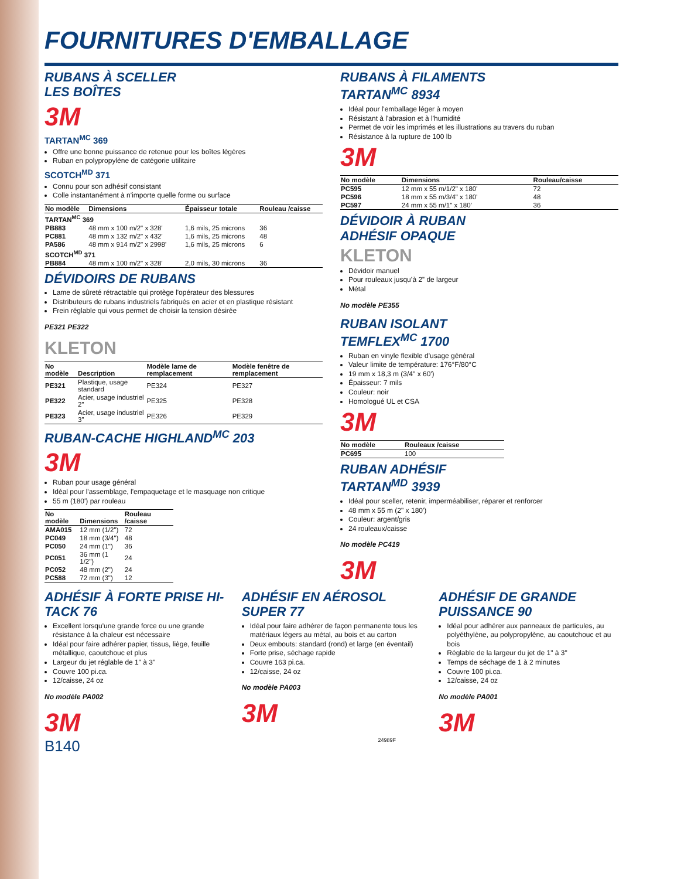FOURNITURES D'EMBALLAGE
RUBANS À SCELLER
LES BOÎTES
3M
TARTAN<sup>MC</sup> 369
Offre une bonne puissance de retenue pour les boîtes légères
Ruban en polypropylène de catégorie utilitaire
SCOTCH<sup>MD</sup> 371
Connu pour son adhésif consistant
Colle instantanément à n'importe quelle forme ou surface
| No modèle | Dimensions | Épaisseur totale | Rouleau /caisse |
| --- | --- | --- | --- |
| TARTAN<sup>MC</sup> 369 | | | |
| PB883 | 48 mm x 100 m/2" x 328' | 1,6 mils, 25 microns | 36 |
| PC881 | 48 mm x 132 m/2" x 432' | 1,6 mils, 25 microns | 48 |
| PA586 | 48 mm x 914 m/2" x 2998' | 1,6 mils, 25 microns | 6 |
| SCOTCH<sup>MD</sup> 371 | | | |
| PB884 | 48 mm x 100 m/2" x 328' | 2,0 mils, 30 microns | 36 |
DÉVIDOIRS DE RUBANS
Lame de sûreté rétractable qui protège l'opérateur des blessures
Distributeurs de rubans industriels fabriqués en acier et en plastique résistant
Frein réglable qui vous permet de choisir la tension désirée
PE321 PE322
KLETON
| No modèle | Description | Modèle lame de remplacement | Modèle fenêtre de remplacement |
| --- | --- | --- | --- |
| PE321 | Plastique, usage standard | PE324 | PE327 |
| PE322 | Acier, usage industriel 2” | PE325 | PE328 |
| PE323 | Acier, usage industriel 3” | PE326 | PE329 |
RUBAN-CACHE HIGHLAND<sup>MC</sup> 203
3M
Ruban pour usage général
Idéal pour l'assemblage, l'empaquetage et le masquage non critique
55 m (180') par rouleau
| No modèle | Dimensions | Rouleau /caisse |
| --- | --- | --- |
| AMA015 | 12 mm (1/2") | 72 |
| PC049 | 18 mm (3/4") | 48 |
| PC050 | 24 mm (1") | 36 |
| PC051 | 36 mm (1 1/2") | 24 |
| PC052 | 48 mm (2") | 24 |
| PC588 | 72 mm (3") | 12 |
RUBANS À FILAMENTS
TARTAN<sup>MC</sup> 8934
Idéal pour l'emballage léger à moyen
Résistant à l'abrasion et à l'humidité
Permet de voir les imprimés et les illustrations au travers du ruban
Résistance à la rupture de 100 lb
3M
| No modèle | Dimensions | Rouleau/caisse |
| --- | --- | --- |
| PC595 | 12 mm x 55 m/1/2" x 180' | 72 |
| PC596 | 18 mm x 55 m/3/4" x 180' | 48 |
| PC597 | 24 mm x 55 m/1" x 180' | 36 |
DÉVIDOIR À RUBAN
ADHÉSIF OPAQUE
KLETON
Dévidoir manuel
Pour rouleaux jusqu’à 2” de largeur
Métal
No modèle PE355
RUBAN ISOLANT
TEMFLEX<sup>MC</sup> 1700
Ruban en vinyle flexible d'usage général
Valeur limite de température: 176°F/80°C
19 mm x 18,3 m (3/4" x 60')
Épaisseur: 7 mils
Couleur: noir
Homologué UL et CSA
3M
| No modèle | Rouleaux /caisse |
| --- | --- |
| PC695 | 100 |
RUBAN ADHÉSIF
TARTAN<sup>MD</sup> 3939
Idéal pour sceller, retenir, imperméabiliser, réparer et renforcer
48 mm x 55 m (2" x 180')
Couleur: argent/gris
24 rouleaux/caisse
No modèle PC419
3M
ADHÉSIF À FORTE PRISE HI-TACK 76
Excellent lorsqu'une grande force ou une grande résistance à la chaleur est nécessaire
Idéal pour faire adhérer papier, tissus, liège, feuille métallique, caoutchouc et plus
Largeur du jet réglable de 1" à 3"
Couvre 100 pi.ca.
12/caisse, 24 oz
No modèle PA002
3M
ADHÉSIF EN AÉROSOL SUPER 77
Idéal pour faire adhérer de façon permanente tous les matériaux légers au métal, au bois et au carton
Deux embouts: standard (rond) et large (en éventail)
Forte prise, séchage rapide
Couvre 163 pi.ca.
12/caisse, 24 oz
No modèle PA003
3M
ADHÉSIF DE GRANDE PUISSANCE 90
Idéal pour adhérer aux panneaux de particules, au polyéthylène, au polypropylène, au caoutchouc et au bois
Réglable de la largeur du jet de 1" à 3"
Temps de séchage de 1 à 2 minutes
Couvre 100 pi.ca.
12/caisse, 24 oz
No modèle PA001
3M
B140 24989F